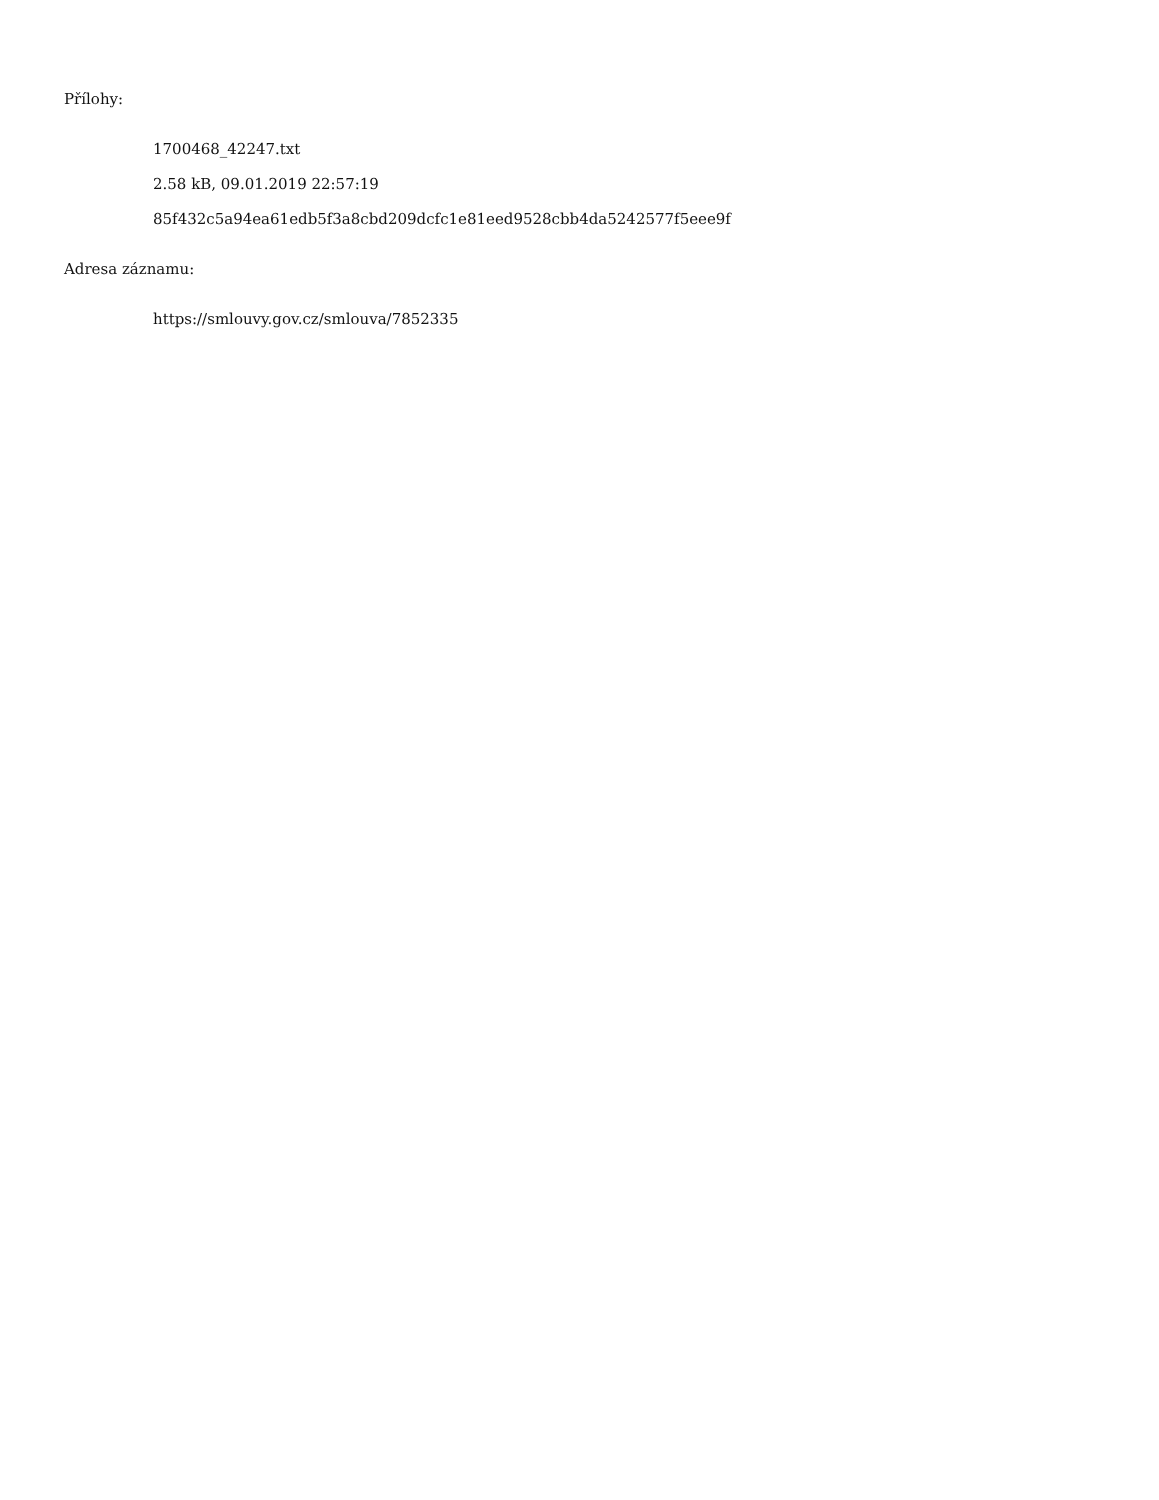Přílohy:
1700468_42247.txt
2.58 kB, 09.01.2019 22:57:19
85f432c5a94ea61edb5f3a8cbd209dcfc1e81eed9528cbb4da5242577f5eee9f
Adresa záznamu:
https://smlouvy.gov.cz/smlouva/7852335